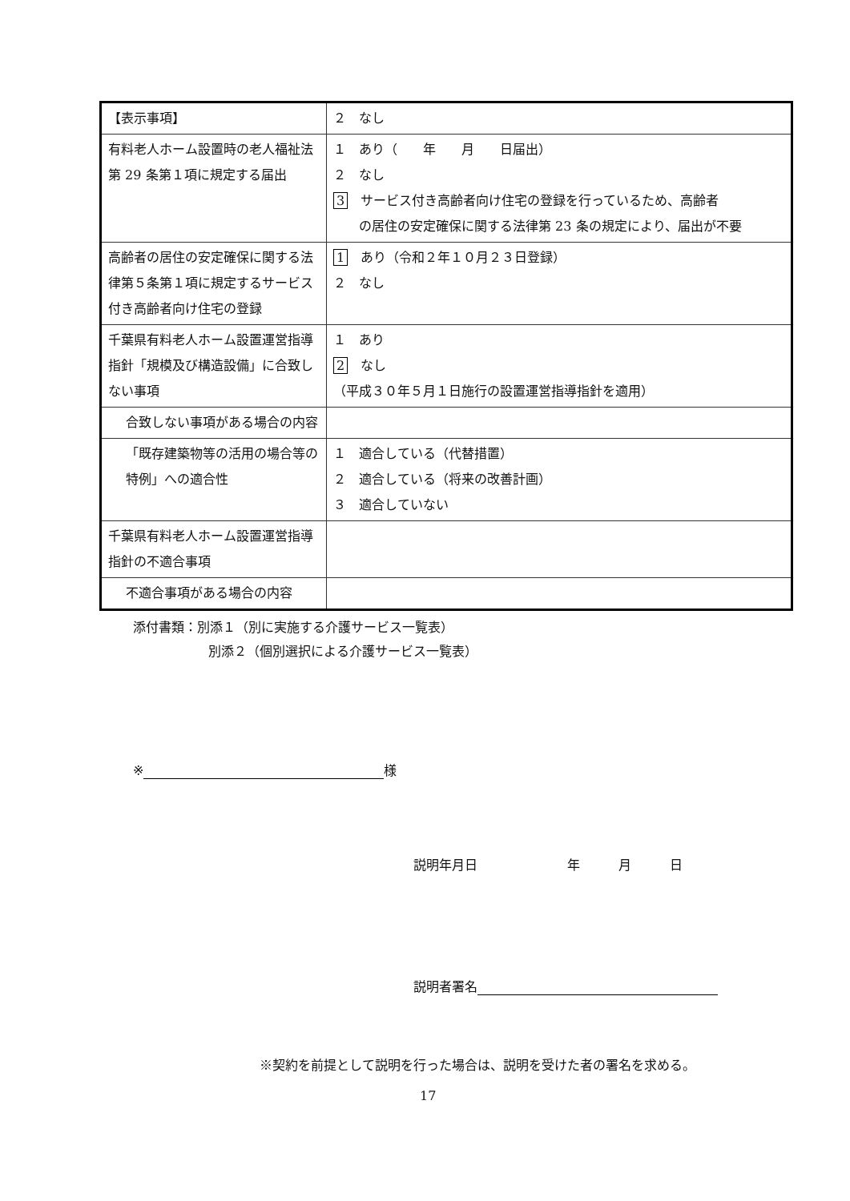| 【表示事項】 | ２ なし |
| 有料老人ホーム設置時の老人福祉法第 29 条第１項に規定する届出 | １ あり（ 年 月 日届出） ２ なし 3 サービス付き高齢者向け住宅の登録を行っているため、高齢者 の居住の安定確保に関する法律第 23 条の規定により、届出が不要 |
| 高齢者の居住の安定確保に関する法律第５条第１項に規定するサービス付き高齢者向け住宅の登録 | 1 あり（令和２年１０月２３日登録） ２ なし |
| 千葉県有料老人ホーム設置運営指導指針「規模及び構造設備」に合致しない事項 | １ あり 2 なし （平成３０年５月１日施行の設置運営指導指針を適用） |
| 合致しない事項がある場合の内容 | |
| 「既存建築物等の活用の場合等の特例」への適合性 | １ 適合している（代替措置） ２ 適合している（将来の改善計画） ３ 適合していない |
| 千葉県有料老人ホーム設置運営指導指針の不適合事項 | |
| 不適合事項がある場合の内容 | |
添付書類：別添１（別に実施する介護サービス一覧表）
別添２（個別選択による介護サービス一覧表）
※ 様
説明年月日　　　　　　　年　　　月　　　日
説明者署名
※契約を前提として説明を行った場合は、説明を受けた者の署名を求める。
17